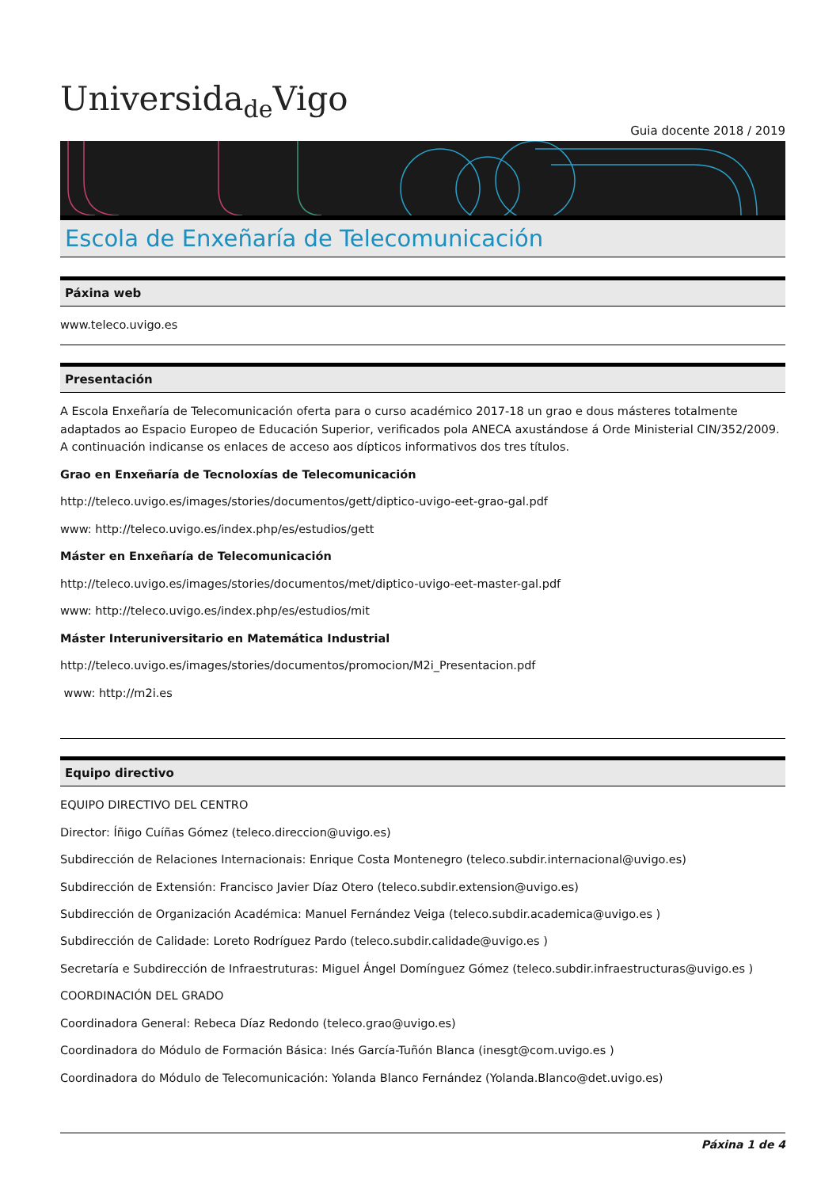Universida<sub>de</sub>Vigo
Guia docente 2018 / 2019
Escola de Enxeñaría de Telecomunicación
Páxina web
www.teleco.uvigo.es
Presentación
A Escola Enxeñaría de Telecomunicación oferta para o curso académico 2017-18 un grao e dous másteres totalmente adaptados ao Espacio Europeo de Educación Superior, verificados pola ANECA axustándose á Orde Ministerial CIN/352/2009. A continuación indicanse os enlaces de acceso aos dípticos informativos dos tres títulos.
Grao en Enxeñaría de Tecnoloxías de Telecomunicación
http://teleco.uvigo.es/images/stories/documentos/gett/diptico-uvigo-eet-grao-gal.pdf
www: http://teleco.uvigo.es/index.php/es/estudios/gett
Máster en Enxeñaría de Telecomunicación
http://teleco.uvigo.es/images/stories/documentos/met/diptico-uvigo-eet-master-gal.pdf
www: http://teleco.uvigo.es/index.php/es/estudios/mit
Máster Interuniversitario en Matemática Industrial
http://teleco.uvigo.es/images/stories/documentos/promocion/M2i_Presentacion.pdf
www: http://m2i.es
Equipo directivo
EQUIPO DIRECTIVO DEL CENTRO
Director: Íñigo Cuíñas Gómez (teleco.direccion@uvigo.es)
Subdirección de Relaciones Internacionais: Enrique Costa Montenegro (teleco.subdir.internacional@uvigo.es)
Subdirección de Extensión: Francisco Javier Díaz Otero (teleco.subdir.extension@uvigo.es)
Subdirección de Organización Académica: Manuel Fernández Veiga (teleco.subdir.academica@uvigo.es )
Subdirección de Calidade: Loreto Rodríguez Pardo (teleco.subdir.calidade@uvigo.es )
Secretaría e Subdirección de Infraestruturas: Miguel Ángel Domínguez Gómez (teleco.subdir.infraestructuras@uvigo.es )
COORDINACIÓN DEL GRADO
Coordinadora General: Rebeca Díaz Redondo (teleco.grao@uvigo.es)
Coordinadora do Módulo de Formación Básica: Inés García-Tuñón Blanca (inesgt@com.uvigo.es )
Coordinadora do Módulo de Telecomunicación: Yolanda Blanco Fernández (Yolanda.Blanco@det.uvigo.es)
Páxina 1 de 4